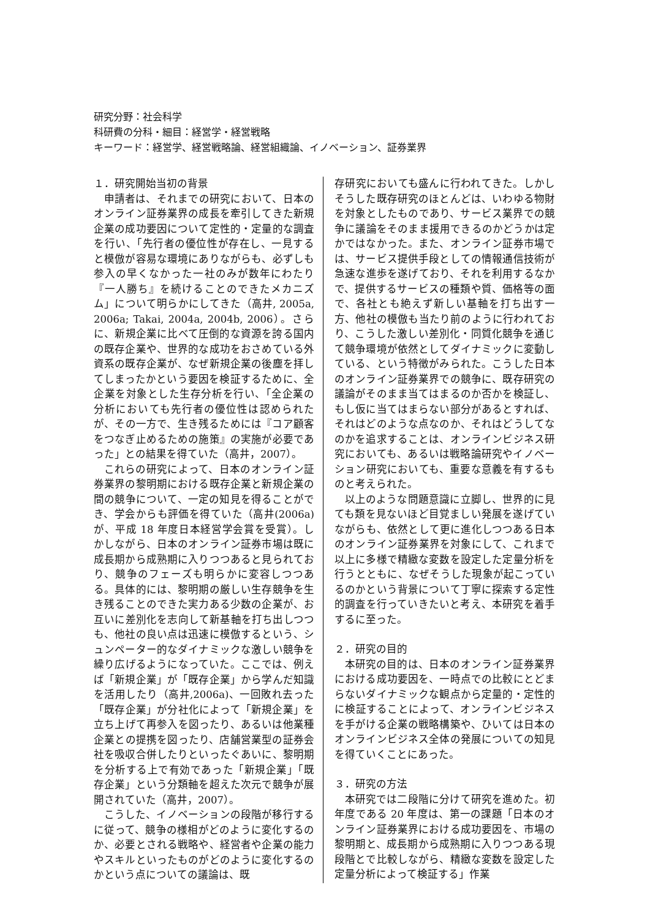研究分野：社会科学
科研費の分科・細目：経営学・経営戦略
キーワード：経営学、経営戦略論、経営組織論、イノベーション、証券業界
１．研究開始当初の背景
申請者は、それまでの研究において、日本のオンライン証券業界の成長を牽引してきた新規企業の成功要因について定性的・定量的な調査を行い、「先行者の優位性が存在し、一見すると模倣が容易な環境にありながらも、必ずしも参入の早くなかった一社のみが数年にわたり『一人勝ち』を続けることのできたメカニズム」について明らかにしてきた（高井, 2005a, 2006a; Takai, 2004a, 2004b, 2006）。さらに、新規企業に比べて圧倒的な資源を誇る国内の既存企業や、世界的な成功をおさめている外資系の既存企業が、なぜ新規企業の後塵を拝してしまったかという要因を検証するために、全企業を対象とした生存分析を行い、「全企業の分析においても先行者の優位性は認められたが、その一方で、生き残るためには『コア顧客をつなぎ止めるための施策』の実施が必要であった」との結果を得ていた（高井，2007）。
これらの研究によって、日本のオンライン証券業界の黎明期における既存企業と新規企業の間の競争について、一定の知見を得ることができ、学会からも評価を得ていた（高井(2006a)が、平成 18 年度日本経営学会賞を受賞）。しかしながら、日本のオンライン証券市場は既に成長期から成熟期に入りつつあると見られており、競争のフェーズも明らかに変容しつつある。具体的には、黎明期の厳しい生存競争を生き残ることのできた実力ある少数の企業が、お互いに差別化を志向して新基軸を打ち出しつつも、他社の良い点は迅速に模倣するという、シュンペーター的なダイナミックな激しい競争を繰り広げるようになっていた。ここでは、例えば「新規企業」が「既存企業」から学んだ知識を活用したり（高井,2006a)、一回敗れ去った「既存企業」が分社化によって「新規企業」を立ち上げて再参入を図ったり、あるいは他業種企業との提携を図ったり、店舗営業型の証券会社を吸収合併したりといったぐあいに、黎明期を分析する上で有効であった「新規企業」「既存企業」という分類軸を超えた次元で競争が展開されていた（高井，2007）。
こうした、イノベーションの段階が移行するに従って、競争の様相がどのように変化するのか、必要とされる戦略や、経営者や企業の能力やスキルといったものがどのように変化するのかという点についての議論は、既
存研究においても盛んに行われてきた。しかしそうした既存研究のほとんどは、いわゆる物財を対象としたものであり、サービス業界での競争に議論をそのまま援用できるのかどうかは定かではなかった。また、オンライン証券市場では、サービス提供手段としての情報通信技術が急速な進歩を遂げており、それを利用するなかで、提供するサービスの種類や質、価格等の面で、各社とも絶えず新しい基軸を打ち出す一方、他社の模倣も当たり前のように行われており、こうした激しい差別化・同質化競争を通じて競争環境が依然としてダイナミックに変動している、という特徴がみられた。こうした日本のオンライン証券業界での競争に、既存研究の議論がそのまま当てはまるのか否かを検証し、もし仮に当てはまらない部分があるとすれば、それはどのような点なのか、それはどうしてなのかを追求することは、オンラインビジネス研究においても、あるいは戦略論研究やイノベーション研究においても、重要な意義を有するものと考えられた。
以上のような問題意識に立脚し、世界的に見ても類を見ないほど目覚ましい発展を遂げていながらも、依然として更に進化しつつある日本のオンライン証券業界を対象にして、これまで以上に多様で精緻な変数を設定した定量分析を行うとともに、なぜそうした現象が起こっているのかという背景について丁寧に探索する定性的調査を行っていきたいと考え、本研究を着手するに至った。
２．研究の目的
本研究の目的は、日本のオンライン証券業界における成功要因を、一時点での比較にとどまらないダイナミックな観点から定量的・定性的に検証することによって、オンラインビジネスを手がける企業の戦略構築や、ひいては日本のオンラインビジネス全体の発展についての知見を得ていくことにあった。
３．研究の方法
本研究では二段階に分けて研究を進めた。初年度である 20 年度は、第一の課題「日本のオンライン証券業界における成功要因を、市場の黎明期と、成長期から成熟期に入りつつある現段階とで比較しながら、精緻な変数を設定した定量分析によって検証する」作業